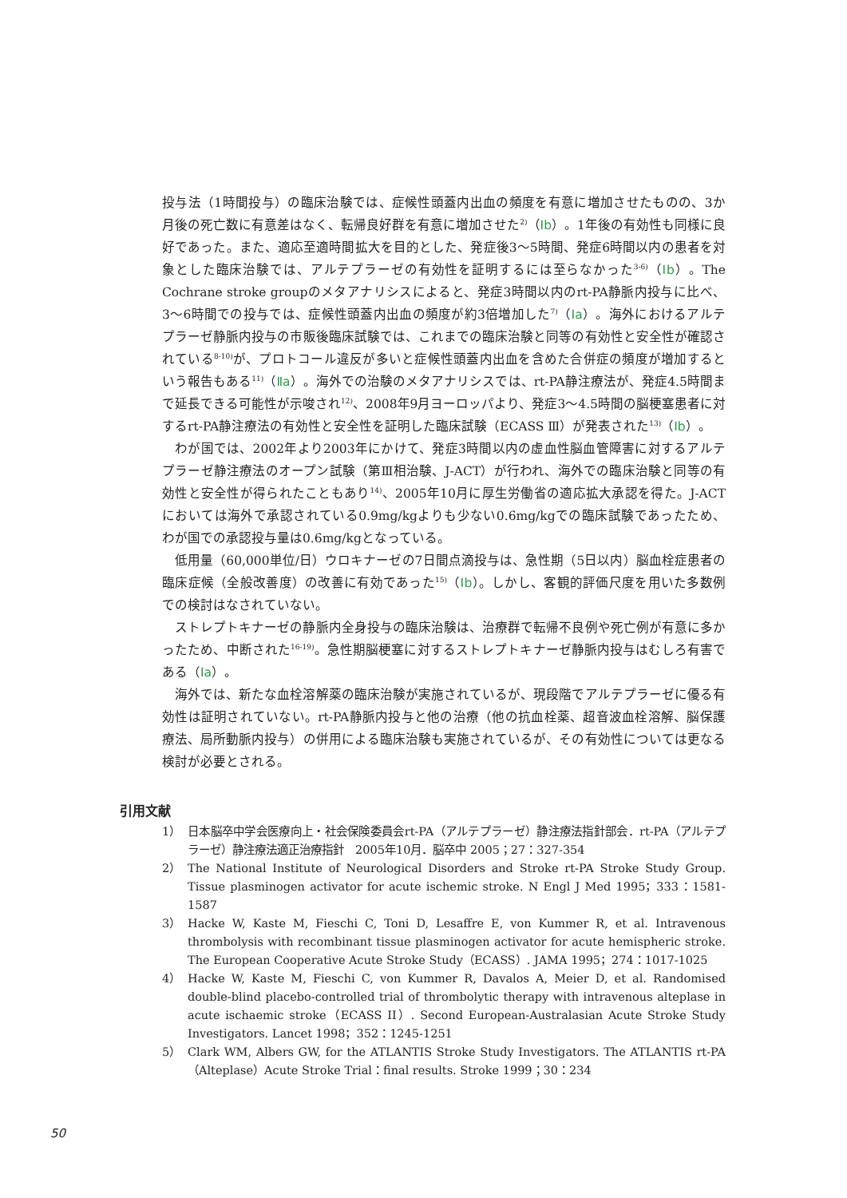投与法（1時間投与）の臨床治験では、症候性頭蓋内出血の頻度を有意に増加させたものの、3か月後の死亡数に有意差はなく、転帰良好群を有意に増加させた<sup>2)</sup>（Ⅰb）。1年後の有効性も同様に良好であった。また、適応至適時間拡大を目的とした、発症後3〜5時間、発症6時間以内の患者を対象とした臨床治験では、アルテプラーゼの有効性を証明するには至らなかった<sup>3-6)</sup>（Ⅰb）。The Cochrane stroke groupのメタアナリシスによると、発症3時間以内のrt-PA静脈内投与に比べ、3〜6時間での投与では、症候性頭蓋内出血の頻度が約3倍増加した<sup>7)</sup>（Ⅰa）。海外におけるアルテプラーゼ静脈内投与の市販後臨床試験では、これまでの臨床治験と同等の有効性と安全性が確認されている<sup>8-10)</sup>が、プロトコール違反が多いと症候性頭蓋内出血を含めた合併症の頻度が増加するという報告もある<sup>11)</sup>（Ⅱa）。海外での治験のメタアナリシスでは、rt-PA静注療法が、発症4.5時間まで延長できる可能性が示唆され<sup>12)</sup>、2008年9月ヨーロッパより、発症3〜4.5時間の脳梗塞患者に対するrt-PA静注療法の有効性と安全性を証明した臨床試験（ECASS Ⅲ）が発表された<sup>13)</sup>（Ⅰb）。
わが国では、2002年より2003年にかけて、発症3時間以内の虚血性脳血管障害に対するアルテプラーゼ静注療法のオープン試験（第Ⅲ相治験、J-ACT）が行われ、海外での臨床治験と同等の有効性と安全性が得られたこともあり<sup>14)</sup>、2005年10月に厚生労働省の適応拡大承認を得た。J-ACTにおいては海外で承認されている0.9mg/kgよりも少ない0.6mg/kgでの臨床試験であったため、わが国での承認投与量は0.6mg/kgとなっている。
低用量（60,000単位/日）ウロキナーゼの7日間点滴投与は、急性期（5日以内）脳血栓症患者の臨床症候（全般改善度）の改善に有効であった<sup>15)</sup>（Ⅰb）。しかし、客観的評価尺度を用いた多数例での検討はなされていない。
ストレプトキナーゼの静脈内全身投与の臨床治験は、治療群で転帰不良例や死亡例が有意に多かったため、中断された<sup>16-19)</sup>。急性期脳梗塞に対するストレプトキナーゼ静脈内投与はむしろ有害である（Ⅰa）。
海外では、新たな血栓溶解薬の臨床治験が実施されているが、現段階でアルテプラーゼに優る有効性は証明されていない。rt-PA静脈内投与と他の治療（他の抗血栓薬、超音波血栓溶解、脳保護療法、局所動脈内投与）の併用による臨床治験も実施されているが、その有効性については更なる検討が必要とされる。
引用文献
1） 日本脳卒中学会医療向上・社会保険委員会rt-PA（アルテプラーゼ）静注療法指針部会．rt-PA（アルテプラーゼ）静注療法適正治療指針　2005年10月．脳卒中 2005；27：327-354
2） The National Institute of Neurological Disorders and Stroke rt-PA Stroke Study Group. Tissue plasminogen activator for acute ischemic stroke. N Engl J Med 1995；333：1581-1587
3） Hacke W, Kaste M, Fieschi C, Toni D, Lesaffre E, von Kummer R, et al. Intravenous thrombolysis with recombinant tissue plasminogen activator for acute hemispheric stroke. The European Cooperative Acute Stroke Study（ECASS）. JAMA 1995；274：1017-1025
4） Hacke W, Kaste M, Fieschi C, von Kummer R, Davalos A, Meier D, et al. Randomised double-blind placebo-controlled trial of thrombolytic therapy with intravenous alteplase in acute ischaemic stroke（ECASS II）. Second European-Australasian Acute Stroke Study Investigators. Lancet 1998；352：1245-1251
5） Clark WM, Albers GW, for the ATLANTIS Stroke Study Investigators. The ATLANTIS rt-PA（Alteplase）Acute Stroke Trial：final results. Stroke 1999；30：234
50